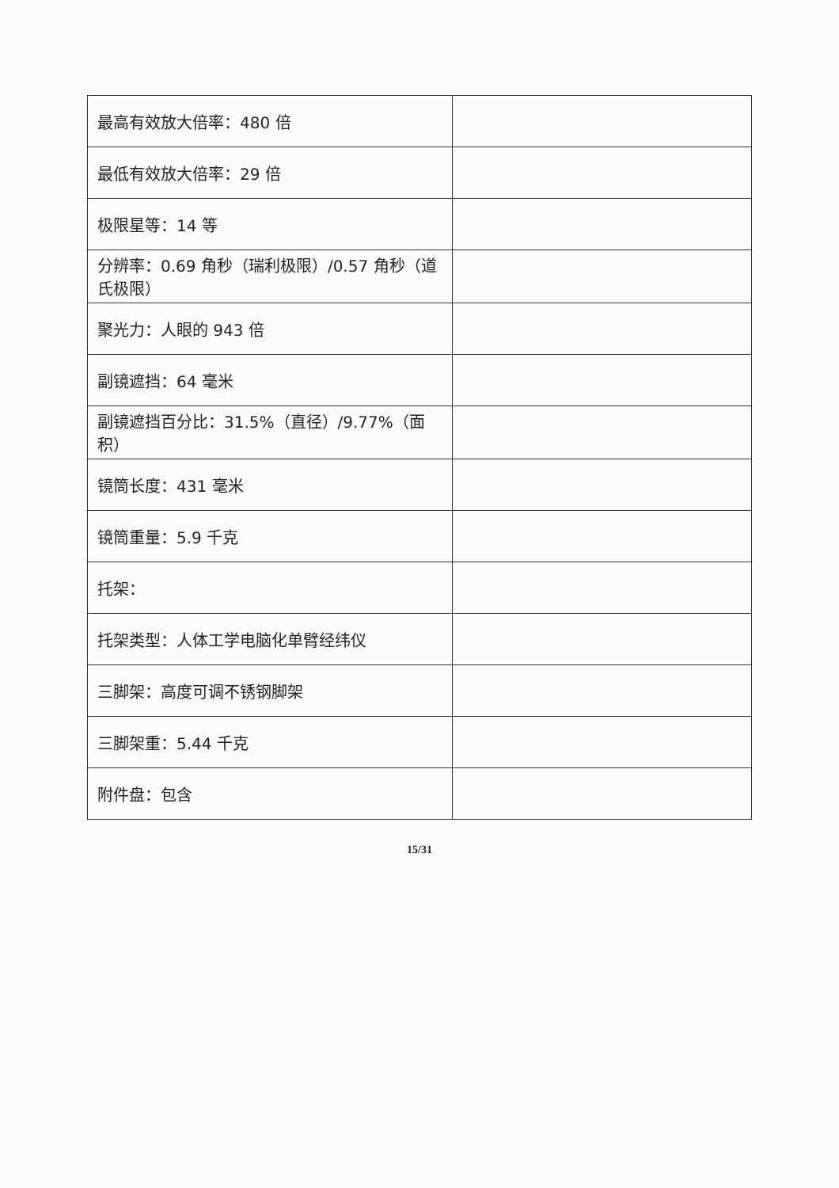| 最高有效放大倍率：480 倍 | |
| 最低有效放大倍率：29 倍 | |
| 极限星等：14 等 | |
| 分辨率：0.69 角秒（瑞利极限）/0.57 角秒（道氏极限） | |
| 聚光力：人眼的 943 倍 | |
| 副镜遮挡：64 毫米 | |
| 副镜遮挡百分比：31.5%（直径）/9.77%（面积） | |
| 镜筒长度：431 毫米 | |
| 镜筒重量：5.9 千克 | |
| 托架： | |
| 托架类型：人体工学电脑化单臂经纬仪 | |
| 三脚架：高度可调不锈钢脚架 | |
| 三脚架重：5.44 千克 | |
| 附件盘：包含 | |
15/31